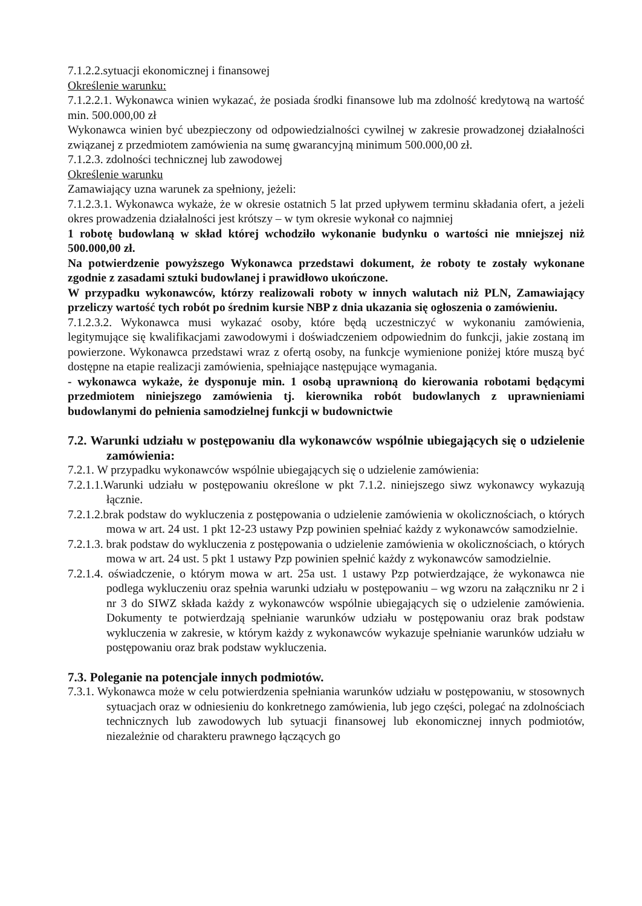7.1.2.2.sytuacji ekonomicznej i finansowej
Określenie warunku:
7.1.2.2.1. Wykonawca winien wykazać, że posiada środki finansowe lub ma zdolność kredytową na wartość min. 500.000,00 zł
Wykonawca winien być ubezpieczony od odpowiedzialności cywilnej w zakresie prowadzonej działalności związanej z przedmiotem zamówienia na sumę gwarancyjną minimum 500.000,00 zł.
7.1.2.3. zdolności technicznej lub zawodowej
Określenie warunku
Zamawiający uzna warunek za spełniony, jeżeli:
7.1.2.3.1. Wykonawca wykaże, że w okresie ostatnich 5 lat przed upływem terminu składania ofert, a jeżeli okres prowadzenia działalności jest krótszy – w tym okresie wykonał co najmniej
1 robotę budowlaną w skład której wchodziło wykonanie budynku o wartości nie mniejszej niż 500.000,00 zł.
Na potwierdzenie powyższego Wykonawca przedstawi dokument, że roboty te zostały wykonane zgodnie z zasadami sztuki budowlanej i prawidłowo ukończone.
W przypadku wykonawców, którzy realizowali roboty w innych walutach niż PLN, Zamawiający przeliczy wartość tych robót po średnim kursie NBP z dnia ukazania się ogłoszenia o zamówieniu.
7.1.2.3.2. Wykonawca musi wykazać osoby, które będą uczestniczyć w wykonaniu zamówienia, legitymujące się kwalifikacjami zawodowymi i doświadczeniem odpowiednim do funkcji, jakie zostaną im powierzone. Wykonawca przedstawi wraz z ofertą osoby, na funkcje wymienione poniżej które muszą być dostępne na etapie realizacji zamówienia, spełniające następujące wymagania.
- wykonawca wykaże, że dysponuje min. 1 osobą uprawnioną do kierowania robotami będącymi przedmiotem niniejszego zamówienia tj. kierownika robót budowlanych z uprawnieniami budowlanymi do pełnienia samodzielnej funkcji w budownictwie
7.2. Warunki udziału w postępowaniu dla wykonawców wspólnie ubiegających się o udzielenie zamówienia:
7.2.1. W przypadku wykonawców wspólnie ubiegających się o udzielenie zamówienia:
7.2.1.1.Warunki udziału w postępowaniu określone w pkt 7.1.2. niniejszego siwz wykonawcy wykazują łącznie.
7.2.1.2.brak podstaw do wykluczenia z postępowania o udzielenie zamówienia w okolicznościach, o których mowa w art. 24 ust. 1 pkt 12-23 ustawy Pzp powinien spełniać każdy z wykonawców samodzielnie.
7.2.1.3. brak podstaw do wykluczenia z postępowania o udzielenie zamówienia w okolicznościach, o których mowa w art. 24 ust. 5 pkt 1 ustawy Pzp powinien spełnić każdy z wykonawców samodzielnie.
7.2.1.4. oświadczenie, o którym mowa w art. 25a ust. 1 ustawy Pzp potwierdzające, że wykonawca nie podlega wykluczeniu oraz spełnia warunki udziału w postępowaniu – wg wzoru na załączniku nr 2 i nr 3 do SIWZ składa każdy z wykonawców wspólnie ubiegających się o udzielenie zamówienia. Dokumenty te potwierdzają spełnianie warunków udziału w postępowaniu oraz brak podstaw wykluczenia w zakresie, w którym każdy z wykonawców wykazuje spełnianie warunków udziału w postępowaniu oraz brak podstaw wykluczenia.
7.3. Poleganie na potencjale innych podmiotów.
7.3.1. Wykonawca może w celu potwierdzenia spełniania warunków udziału w postępowaniu, w stosownych sytuacjach oraz w odniesieniu do konkretnego zamówienia, lub jego części, polegać na zdolnościach technicznych lub zawodowych lub sytuacji finansowej lub ekonomicznej innych podmiotów, niezależnie od charakteru prawnego łączących go